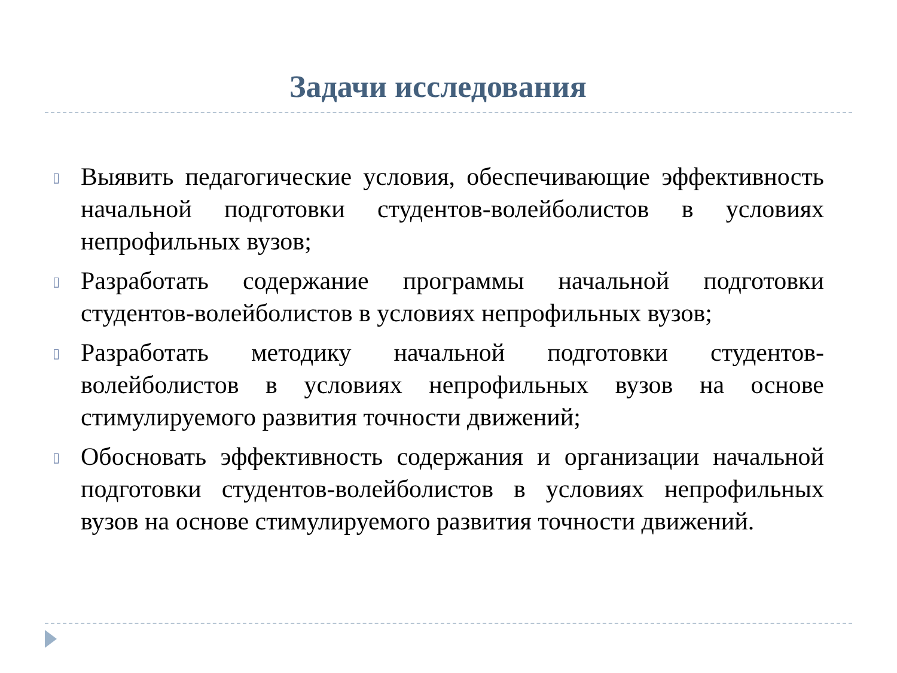Задачи исследования
▯ Выявить педагогические условия, обеспечивающие эффективность начальной подготовки студентов-волейболистов в условиях непрофильных вузов;
▯ Разработать содержание программы начальной подготовки студентов-волейболистов в условиях непрофильных вузов;
▯ Разработать методику начальной подготовки студентов-волейболистов в условиях непрофильных вузов на основе стимулируемого развития точности движений;
▯ Обосновать эффективность содержания и организации начальной подготовки студентов-волейболистов в условиях непрофильных вузов на основе стимулируемого развития точности движений.